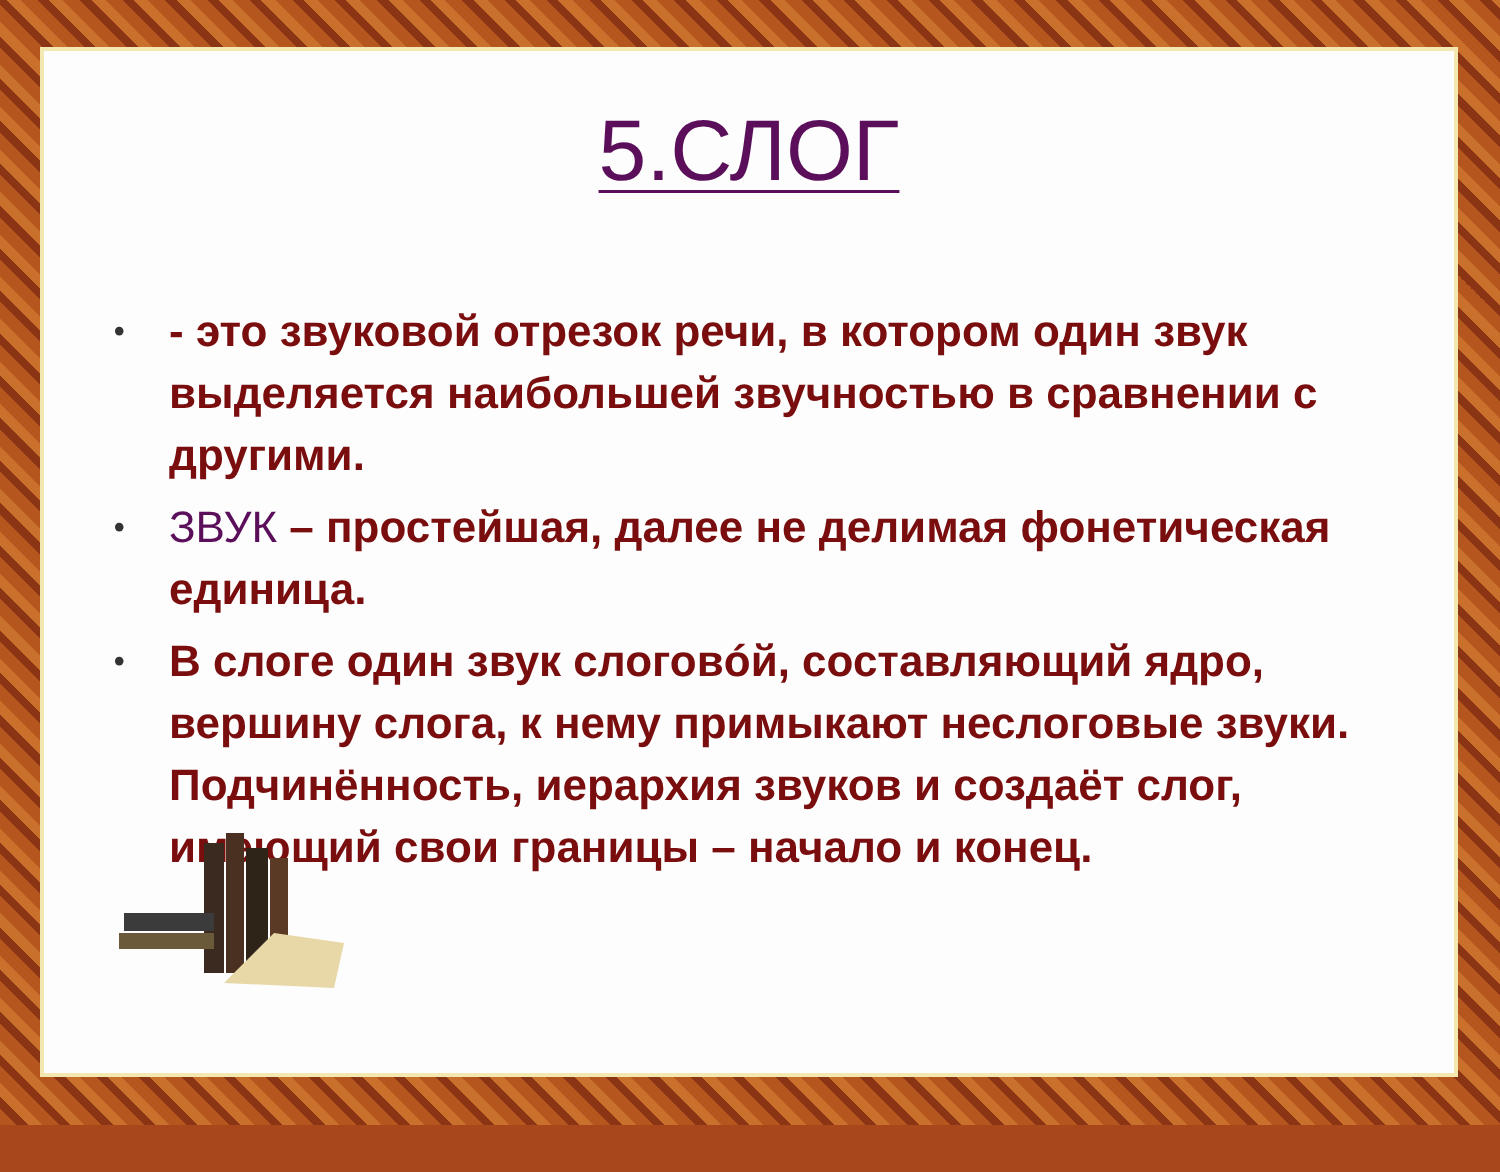5.СЛОГ
• - это звуковой отрезок речи, в котором один звук выделяется наибольшей звучностью в сравнении с другими.
• ЗВУК – простейшая, далее не делимая фонетическая единица.
• В слоге один звук слоговóй, составляющий ядро, вершину слога, к нему примыкают неслоговые звуки. Подчинённость, иерархия звуков и создаёт слог, имеющий свои границы – начало и конец.